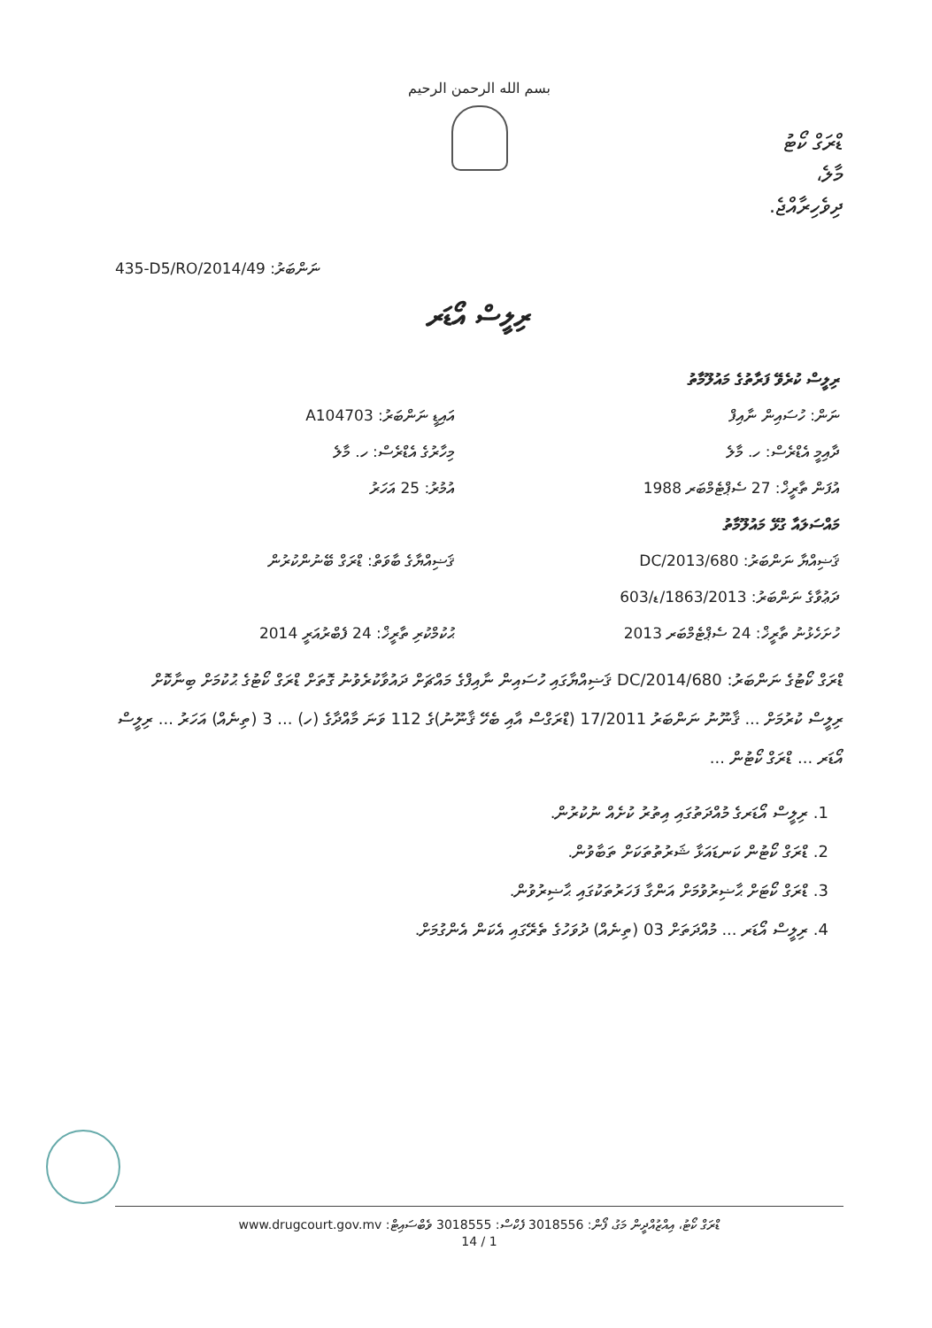بسم الله الرحمن الرحيم
ޑްރަގް ކޯޓު
މާލެ،
ދިވެހިރާއްޖެ.
435-D5/RO/2014/49 :ނަންބަރު
ރިލީސް އޯޑަރ
| ރިލީސް ކުރެވޭ ފަރާތުގެ މައުލޫމާތު | |
| ނަން: ހުސައިން ނާއިފް | އައިޑީ ނަންބަރު: A104703 |
| ދާއިމީ އެޑްރެސް: ހ. މާލެ | މިހާރުގެ އެޑްރެސް: ހ. މާލެ |
| އުފަން ތާރީޚް: 27 ސެޕްޓެމްބަރ 1988 | އުމުރު: 25 އަހަރު |
| މައްސަލައާ ގުޅޭ މައުލޫމާތު | |
| ޤަޟިއްޔާ ނަންބަރު: 680/DC/2013 | ޤަޟިއްޔާގެ ބާވަތް: ޑްރަގް ބޭނުންކުރުން |
| ދަޢުވާގެ ނަންބަރު: 1863/2013/ޑ/603 | |
| ހުށަހެޅުނު ތާރީޚް: 24 ސެޕްޓެމްބަރ 2013 | ޙުކުމްކުރި ތާރީޚް: 24 ފެބްރުއަރީ 2014 |
ޑްރަގް ކޯޓުގެ ނަންބަރު: 680/DC/2014 ޤަޟިއްޔާގައި ހުސައިން ނާއިފްގެ މައްޗަށް ދައުވާކުރެވުނު ގޮތަށް ޑްރަގް ކޯޓުގެ ޙުކުމަށް ބިނާކޮށް ރިލީސް ކުރުމަށް ... ޤާނޫނު ނަންބަރު 17/2011 (ޑްރަގްސް އާއި ބެހޭ ޤާނޫނު)ގެ 112 ވަނަ މާއްދާގެ (ހ) ... 3 (ތިނެއް) އަހަރު ... ރިލީސް އޯޑަރ ... ޑްރަގް ކޯޓުން ...
1. ރިލީސް އޯޑަރގެ މުއްދަތުގައި އިތުރު ކުށެއް ނުކުރުން.
2. ޑްރަގް ކޯޓުން ކަނޑައަޅާ ޝަރުތުތަކަށް ތަބާވުން.
3. ޑްރަގް ކޯޓަށް ޙާޟިރުވުމަށް އަންގާ ފަހަރުތަކުގައި ޙާޟިރުވުން.
4. ރިލީސް އޯޑަރ ... މުއްދަތަށް 03 (ތިނެއް) ދުވަހުގެ ތެރޭގައި އެކަން އެންގުމަށް.
ޑްރަގް ކޯޓު، އިއްޒުއްދީން މަގު، ފޯން: 3018556 ފެކްސް: 3018555 ވެބްސައިޓް: www.drugcourt.gov.mv
1 / 14